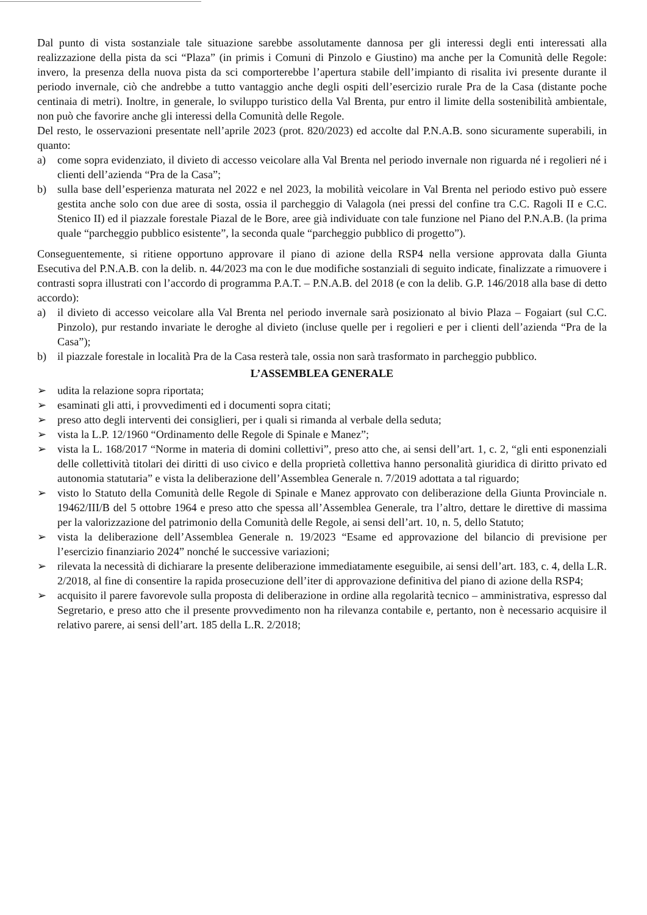Dal punto di vista sostanziale tale situazione sarebbe assolutamente dannosa per gli interessi degli enti interessati alla realizzazione della pista da sci “Plaza” (in primis i Comuni di Pinzolo e Giustino) ma anche per la Comunità delle Regole: invero, la presenza della nuova pista da sci comporterebbe l’apertura stabile dell’impianto di risalita ivi presente durante il periodo invernale, ciò che andrebbe a tutto vantaggio anche degli ospiti dell’esercizio rurale Pra de la Casa (distante poche centinaia di metri). Inoltre, in generale, lo sviluppo turistico della Val Brenta, pur entro il limite della sostenibilità ambientale, non può che favorire anche gli interessi della Comunità delle Regole.
Del resto, le osservazioni presentate nell’aprile 2023 (prot. 820/2023) ed accolte dal P.N.A.B. sono sicuramente superabili, in quanto:
a) come sopra evidenziato, il divieto di accesso veicolare alla Val Brenta nel periodo invernale non riguarda né i regolieri né i clienti dell’azienda “Pra de la Casa”;
b) sulla base dell’esperienza maturata nel 2022 e nel 2023, la mobilità veicolare in Val Brenta nel periodo estivo può essere gestita anche solo con due aree di sosta, ossia il parcheggio di Valagola (nei pressi del confine tra C.C. Ragoli II e C.C. Stenico II) ed il piazzale forestale Piazal de le Bore, aree già individuate con tale funzione nel Piano del P.N.A.B. (la prima quale “parcheggio pubblico esistente”, la seconda quale “parcheggio pubblico di progetto”).
Conseguentemente, si ritiene opportuno approvare il piano di azione della RSP4 nella versione approvata dalla Giunta Esecutiva del P.N.A.B. con la delib. n. 44/2023 ma con le due modifiche sostanziali di seguito indicate, finalizzate a rimuovere i contrasti sopra illustrati con l’accordo di programma P.A.T. – P.N.A.B. del 2018 (e con la delib. G.P. 146/2018 alla base di detto accordo):
a) il divieto di accesso veicolare alla Val Brenta nel periodo invernale sarà posizionato al bivio Plaza – Fogaiart (sul C.C. Pinzolo), pur restando invariate le deroghe al divieto (incluse quelle per i regolieri e per i clienti dell’azienda “Pra de la Casa”);
b) il piazzale forestale in località Pra de la Casa resterà tale, ossia non sarà trasformato in parcheggio pubblico.
L’ASSEMBLEA GENERALE
➢ udita la relazione sopra riportata;
➢ esaminati gli atti, i provvedimenti ed i documenti sopra citati;
➢ preso atto degli interventi dei consiglieri, per i quali si rimanda al verbale della seduta;
➢ vista la L.P. 12/1960 “Ordinamento delle Regole di Spinale e Manez”;
➢ vista la L. 168/2017 “Norme in materia di domini collettivi”, preso atto che, ai sensi dell’art. 1, c. 2, “gli enti esponenziali delle collettività titolari dei diritti di uso civico e della proprietà collettiva hanno personalità giuridica di diritto privato ed autonomia statutaria” e vista la deliberazione dell’Assemblea Generale n. 7/2019 adottata a tal riguardo;
➢ visto lo Statuto della Comunità delle Regole di Spinale e Manez approvato con deliberazione della Giunta Provinciale n. 19462/III/B del 5 ottobre 1964 e preso atto che spessa all’Assemblea Generale, tra l’altro, dettare le direttive di massima per la valorizzazione del patrimonio della Comunità delle Regole, ai sensi dell’art. 10, n. 5, dello Statuto;
➢ vista la deliberazione dell’Assemblea Generale n. 19/2023 “Esame ed approvazione del bilancio di previsione per l’esercizio finanziario 2024” nonché le successive variazioni;
➢ rilevata la necessità di dichiarare la presente deliberazione immediatamente eseguibile, ai sensi dell’art. 183, c. 4, della L.R. 2/2018, al fine di consentire la rapida prosecuzione dell’iter di approvazione definitiva del piano di azione della RSP4;
➢ acquisito il parere favorevole sulla proposta di deliberazione in ordine alla regolarità tecnico – amministrativa, espresso dal Segretario, e preso atto che il presente provvedimento non ha rilevanza contabile e, pertanto, non è necessario acquisire il relativo parere, ai sensi dell’art. 185 della L.R. 2/2018;